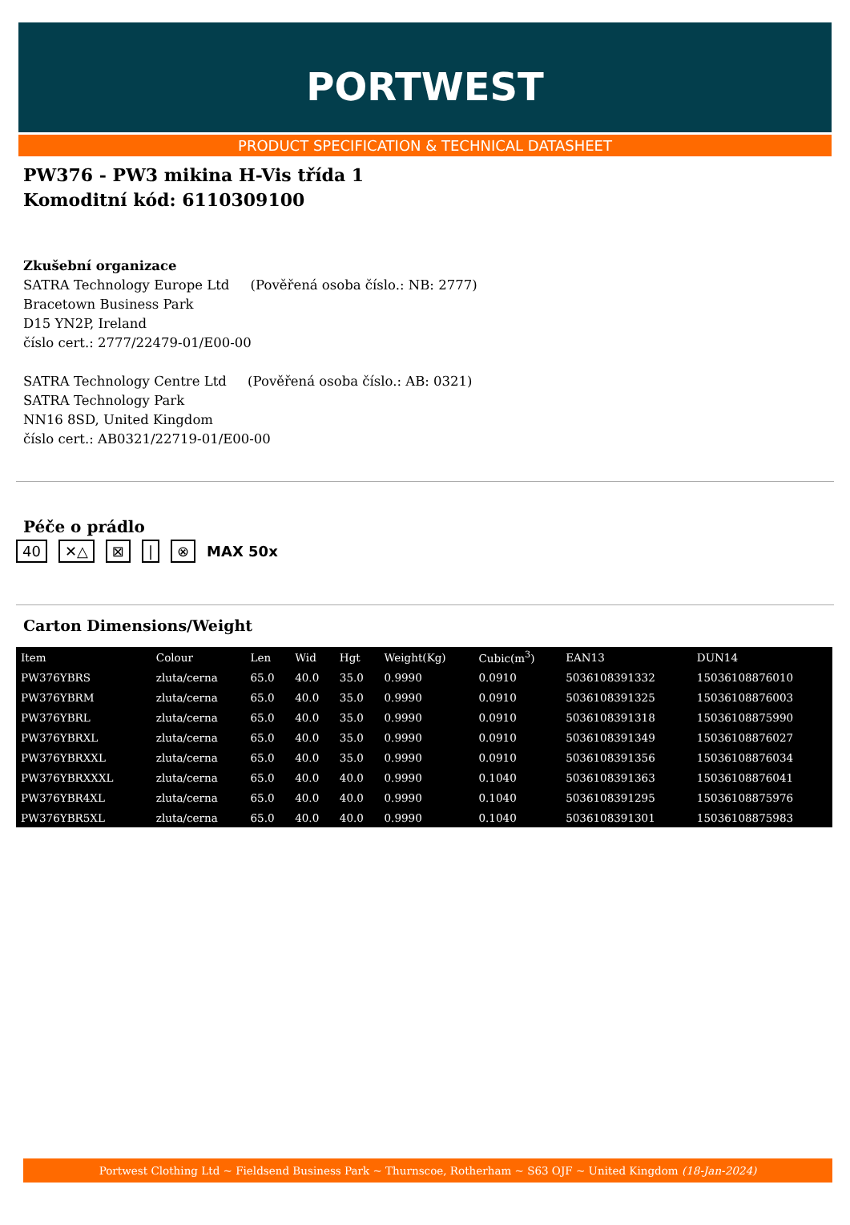PORTWEST
PRODUCT SPECIFICATION & TECHNICAL DATASHEET
PW376 - PW3 mikina H-Vis třída 1
Komoditní kód: 6110309100
Zkušební organizace
SATRA Technology Europe Ltd (Pověřená osoba číslo.: NB: 2777)
Bracetown Business Park
D15 YN2P, Ireland
číslo cert.: 2777/22479-01/E00-00
SATRA Technology Centre Ltd (Pověřená osoba číslo.: AB: 0321)
SATRA Technology Park
NN16 8SD, United Kingdom
číslo cert.: AB0321/22719-01/E00-00
Péče o prádlo
40 ✕△ ⊠ | ⊗ MAX 50x
Carton Dimensions/Weight
| Item | Colour | Len | Wid | Hgt | Weight(Kg) | Cubic(m<sup>3</sup>) | EAN13 | DUN14 |
| --- | --- | --- | --- | --- | --- | --- | --- | --- |
| PW376YBRS | zluta/cerna | 65.0 | 40.0 | 35.0 | 0.9990 | 0.0910 | 5036108391332 | 15036108876010 |
| PW376YBRM | zluta/cerna | 65.0 | 40.0 | 35.0 | 0.9990 | 0.0910 | 5036108391325 | 15036108876003 |
| PW376YBRL | zluta/cerna | 65.0 | 40.0 | 35.0 | 0.9990 | 0.0910 | 5036108391318 | 15036108875990 |
| PW376YBRXL | zluta/cerna | 65.0 | 40.0 | 35.0 | 0.9990 | 0.0910 | 5036108391349 | 15036108876027 |
| PW376YBRXXL | zluta/cerna | 65.0 | 40.0 | 35.0 | 0.9990 | 0.0910 | 5036108391356 | 15036108876034 |
| PW376YBRXXXL | zluta/cerna | 65.0 | 40.0 | 40.0 | 0.9990 | 0.1040 | 5036108391363 | 15036108876041 |
| PW376YBR4XL | zluta/cerna | 65.0 | 40.0 | 40.0 | 0.9990 | 0.1040 | 5036108391295 | 15036108875976 |
| PW376YBR5XL | zluta/cerna | 65.0 | 40.0 | 40.0 | 0.9990 | 0.1040 | 5036108391301 | 15036108875983 |
Portwest Clothing Ltd ~ Fieldsend Business Park ~ Thurnscoe, Rotherham ~ S63 OJF ~ United Kingdom (18-Jan-2024)